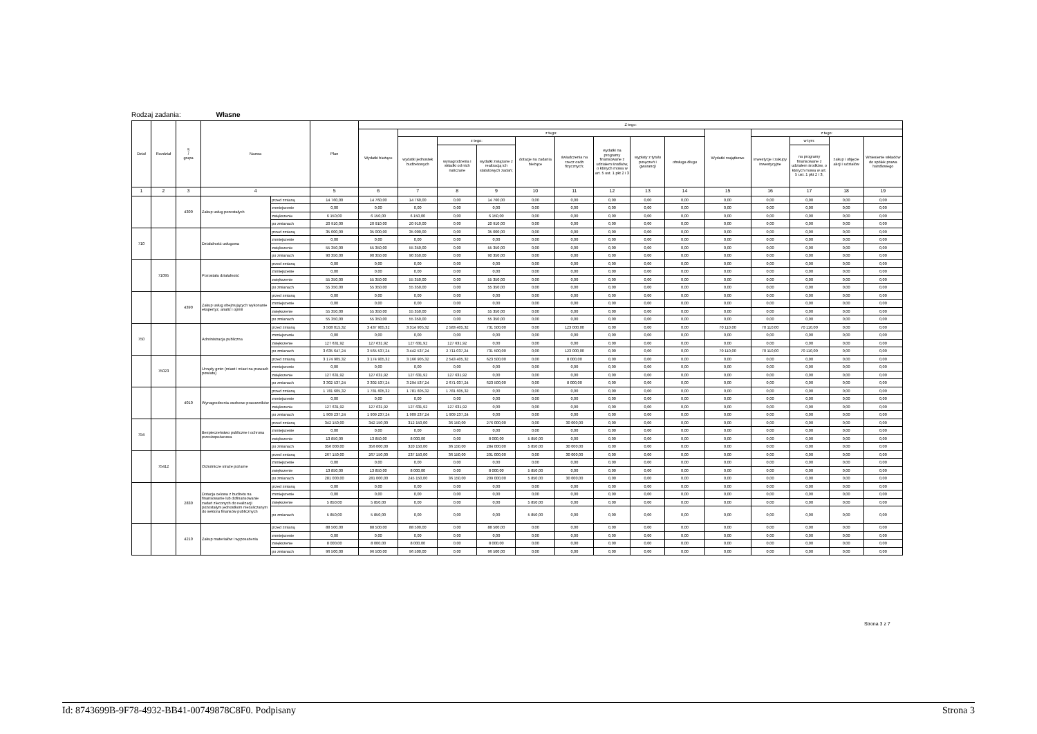Rodzaj zadania: Własne
| Dział | Rozdział | § / grupa | Nazwa | | Plan | Z tego: | | | | | | | | | | | | | |
| --- | --- | --- | --- | --- | --- | --- | --- | --- | --- | --- | --- | --- | --- | --- | --- | --- | --- | --- | --- |
| | | | | | | Wydatki bieżące | z tego: | | | | | | | | Wydatki majątkowe | z tego: | | | |
| | | | | | | | wydatki jednostek budżetowych | z tego: | | dotacje na zadania bieżące | świadczenia na rzecz osób fizycznych; | wydatki na programy finansowane z udziałem środków, o których mowa w art. 5 ust. 1 pkt 2 i 3 | wypłaty z tytułu poręczeń i gwarancji | obsługa długu | | inwestycje i zakupy inwestycyjne | w tym: | zakup i objęcie akcji i udziałów | Wniesienie wkładów do spółek prawa handlowego |
| | | | | | | | | wynagrodzenia i składki od nich naliczane | wydatki związane z realizacją ich statutowych zadań; | | | | | | | | na programy finansowane z udziałem środków, o których mowa w art. 5 ust. 1 pkt 2 i 3, | | |
| 1 | 2 | 3 | 4 | | 5 | 6 | 7 | 8 | 9 | 10 | 11 | 12 | 13 | 14 | 15 | 16 | 17 | 18 | 19 |
| | | 4300 | Zakup usług pozostałych | przed zmianą | 14 760,00 | 14 760,00 | 14 760,00 | 0,00 | 14 760,00 | 0,00 | 0,00 | 0,00 | 0,00 | 0,00 | 0,00 | 0,00 | 0,00 | 0,00 | 0,00 |
| | | | | zmniejszenie | 0,00 | 0,00 | 0,00 | 0,00 | 0,00 | 0,00 | 0,00 | 0,00 | 0,00 | 0,00 | 0,00 | 0,00 | 0,00 | 0,00 | 0,00 |
| | | | | zwiększenie | 6 150,00 | 6 150,00 | 6 150,00 | 0,00 | 6 150,00 | 0,00 | 0,00 | 0,00 | 0,00 | 0,00 | 0,00 | 0,00 | 0,00 | 0,00 | 0,00 |
| | | | | po zmianach | 20 910,00 | 20 910,00 | 20 910,00 | 0,00 | 20 910,00 | 0,00 | 0,00 | 0,00 | 0,00 | 0,00 | 0,00 | 0,00 | 0,00 | 0,00 | 0,00 |
| 710 | | | Działalność usługowa | przed zmianą | 35 000,00 | 35 000,00 | 35 000,00 | 0,00 | 35 000,00 | 0,00 | 0,00 | 0,00 | 0,00 | 0,00 | 0,00 | 0,00 | 0,00 | 0,00 | 0,00 |
| | | | | zmniejszenie | 0,00 | 0,00 | 0,00 | 0,00 | 0,00 | 0,00 | 0,00 | 0,00 | 0,00 | 0,00 | 0,00 | 0,00 | 0,00 | 0,00 | 0,00 |
| | | | | zwiększenie | 55 350,00 | 55 350,00 | 55 350,00 | 0,00 | 55 350,00 | 0,00 | 0,00 | 0,00 | 0,00 | 0,00 | 0,00 | 0,00 | 0,00 | 0,00 | 0,00 |
| | | | | po zmianach | 90 350,00 | 90 350,00 | 90 350,00 | 0,00 | 90 350,00 | 0,00 | 0,00 | 0,00 | 0,00 | 0,00 | 0,00 | 0,00 | 0,00 | 0,00 | 0,00 |
| | 71095 | | Pozostała działalność | przed zmianą | 0,00 | 0,00 | 0,00 | 0,00 | 0,00 | 0,00 | 0,00 | 0,00 | 0,00 | 0,00 | 0,00 | 0,00 | 0,00 | 0,00 | 0,00 |
| | | | | zmniejszenie | 0,00 | 0,00 | 0,00 | 0,00 | 0,00 | 0,00 | 0,00 | 0,00 | 0,00 | 0,00 | 0,00 | 0,00 | 0,00 | 0,00 | 0,00 |
| | | | | zwiększenie | 55 350,00 | 55 350,00 | 55 350,00 | 0,00 | 55 350,00 | 0,00 | 0,00 | 0,00 | 0,00 | 0,00 | 0,00 | 0,00 | 0,00 | 0,00 | 0,00 |
| | | | | po zmianach | 55 350,00 | 55 350,00 | 55 350,00 | 0,00 | 55 350,00 | 0,00 | 0,00 | 0,00 | 0,00 | 0,00 | 0,00 | 0,00 | 0,00 | 0,00 | 0,00 |
| | | 4390 | Zakup usług obejmujących wykonanie ekspertyz, analiz i opinii | przed zmianą | 0,00 | 0,00 | 0,00 | 0,00 | 0,00 | 0,00 | 0,00 | 0,00 | 0,00 | 0,00 | 0,00 | 0,00 | 0,00 | 0,00 | 0,00 |
| | | | | zmniejszenie | 0,00 | 0,00 | 0,00 | 0,00 | 0,00 | 0,00 | 0,00 | 0,00 | 0,00 | 0,00 | 0,00 | 0,00 | 0,00 | 0,00 | 0,00 |
| | | | | zwiększenie | 55 350,00 | 55 350,00 | 55 350,00 | 0,00 | 55 350,00 | 0,00 | 0,00 | 0,00 | 0,00 | 0,00 | 0,00 | 0,00 | 0,00 | 0,00 | 0,00 |
| | | | | po zmianach | 55 350,00 | 55 350,00 | 55 350,00 | 0,00 | 55 350,00 | 0,00 | 0,00 | 0,00 | 0,00 | 0,00 | 0,00 | 0,00 | 0,00 | 0,00 | 0,00 |
| 750 | | | Administracja publiczna | przed zmianą | 3 508 015,32 | 3 437 905,32 | 3 314 905,32 | 2 583 405,32 | 731 500,00 | 0,00 | 123 000,00 | 0,00 | 0,00 | 0,00 | 70 110,00 | 70 110,00 | 70 110,00 | 0,00 | 0,00 |
| | | | | zmniejszenie | 0,00 | 0,00 | 0,00 | 0,00 | 0,00 | 0,00 | 0,00 | 0,00 | 0,00 | 0,00 | 0,00 | 0,00 | 0,00 | 0,00 | 0,00 |
| | | | | zwiększenie | 127 631,92 | 127 631,92 | 127 631,92 | 127 631,92 | 0,00 | 0,00 | 0,00 | 0,00 | 0,00 | 0,00 | 0,00 | 0,00 | 0,00 | 0,00 | 0,00 |
| | | | | po zmianach | 3 635 647,24 | 3 565 537,24 | 3 442 537,24 | 2 711 037,24 | 731 500,00 | 0,00 | 123 000,00 | 0,00 | 0,00 | 0,00 | 70 110,00 | 70 110,00 | 70 110,00 | 0,00 | 0,00 |
| | 75023 | | Urzędy gmin (miast i miast na prawach powiatu) | przed zmianą | 3 174 905,32 | 3 174 905,32 | 3 166 905,32 | 2 543 405,32 | 623 500,00 | 0,00 | 8 000,00 | 0,00 | 0,00 | 0,00 | 0,00 | 0,00 | 0,00 | 0,00 | 0,00 |
| | | | | zmniejszenie | 0,00 | 0,00 | 0,00 | 0,00 | 0,00 | 0,00 | 0,00 | 0,00 | 0,00 | 0,00 | 0,00 | 0,00 | 0,00 | 0,00 | 0,00 |
| | | | | zwiększenie | 127 631,92 | 127 631,92 | 127 631,92 | 127 631,92 | 0,00 | 0,00 | 0,00 | 0,00 | 0,00 | 0,00 | 0,00 | 0,00 | 0,00 | 0,00 | 0,00 |
| | | | | po zmianach | 3 302 537,24 | 3 302 537,24 | 3 294 537,24 | 2 671 037,24 | 623 500,00 | 0,00 | 8 000,00 | 0,00 | 0,00 | 0,00 | 0,00 | 0,00 | 0,00 | 0,00 | 0,00 |
| | | 4010 | Wynagrodzenia osobowe pracowników | przed zmianą | 1 781 605,32 | 1 781 605,32 | 1 781 605,32 | 1 781 605,32 | 0,00 | 0,00 | 0,00 | 0,00 | 0,00 | 0,00 | 0,00 | 0,00 | 0,00 | 0,00 | 0,00 |
| | | | | zmniejszenie | 0,00 | 0,00 | 0,00 | 0,00 | 0,00 | 0,00 | 0,00 | 0,00 | 0,00 | 0,00 | 0,00 | 0,00 | 0,00 | 0,00 | 0,00 |
| | | | | zwiększenie | 127 631,92 | 127 631,92 | 127 631,92 | 127 631,92 | 0,00 | 0,00 | 0,00 | 0,00 | 0,00 | 0,00 | 0,00 | 0,00 | 0,00 | 0,00 | 0,00 |
| | | | | po zmianach | 1 909 237,24 | 1 909 237,24 | 1 909 237,24 | 1 909 237,24 | 0,00 | 0,00 | 0,00 | 0,00 | 0,00 | 0,00 | 0,00 | 0,00 | 0,00 | 0,00 | 0,00 |
| 754 | | | Bezpieczeństwo publiczne i ochrona przeciwpożarowa | przed zmianą | 342 150,00 | 342 150,00 | 312 150,00 | 36 150,00 | 276 000,00 | 0,00 | 30 000,00 | 0,00 | 0,00 | 0,00 | 0,00 | 0,00 | 0,00 | 0,00 | 0,00 |
| | | | | zmniejszenie | 0,00 | 0,00 | 0,00 | 0,00 | 0,00 | 0,00 | 0,00 | 0,00 | 0,00 | 0,00 | 0,00 | 0,00 | 0,00 | 0,00 | 0,00 |
| | | | | zwiększenie | 13 850,00 | 13 850,00 | 8 000,00 | 0,00 | 8 000,00 | 5 850,00 | 0,00 | 0,00 | 0,00 | 0,00 | 0,00 | 0,00 | 0,00 | 0,00 | 0,00 |
| | | | | po zmianach | 356 000,00 | 356 000,00 | 320 150,00 | 36 150,00 | 284 000,00 | 5 850,00 | 30 000,00 | 0,00 | 0,00 | 0,00 | 0,00 | 0,00 | 0,00 | 0,00 | 0,00 |
| | 75412 | | Ochotnicze straże pożarne | przed zmianą | 267 150,00 | 267 150,00 | 237 150,00 | 36 150,00 | 201 000,00 | 0,00 | 30 000,00 | 0,00 | 0,00 | 0,00 | 0,00 | 0,00 | 0,00 | 0,00 | 0,00 |
| | | | | zmniejszenie | 0,00 | 0,00 | 0,00 | 0,00 | 0,00 | 0,00 | 0,00 | 0,00 | 0,00 | 0,00 | 0,00 | 0,00 | 0,00 | 0,00 | 0,00 |
| | | | | zwiększenie | 13 850,00 | 13 850,00 | 8 000,00 | 0,00 | 8 000,00 | 5 850,00 | 0,00 | 0,00 | 0,00 | 0,00 | 0,00 | 0,00 | 0,00 | 0,00 | 0,00 |
| | | | | po zmianach | 281 000,00 | 281 000,00 | 245 150,00 | 36 150,00 | 209 000,00 | 5 850,00 | 30 000,00 | 0,00 | 0,00 | 0,00 | 0,00 | 0,00 | 0,00 | 0,00 | 0,00 |
| | | 2830 | Dotacja celowa z budżetu na finansowanie lub dofinansowanie zadań zleconych do realizacji pozostałym jednostkom niezaliczanym do sektora finansów publicznych | przed zmianą | 0,00 | 0,00 | 0,00 | 0,00 | 0,00 | 0,00 | 0,00 | 0,00 | 0,00 | 0,00 | 0,00 | 0,00 | 0,00 | 0,00 | 0,00 |
| | | | | zmniejszenie | 0,00 | 0,00 | 0,00 | 0,00 | 0,00 | 0,00 | 0,00 | 0,00 | 0,00 | 0,00 | 0,00 | 0,00 | 0,00 | 0,00 | 0,00 |
| | | | | zwiększenie | 5 850,00 | 5 850,00 | 0,00 | 0,00 | 0,00 | 5 850,00 | 0,00 | 0,00 | 0,00 | 0,00 | 0,00 | 0,00 | 0,00 | 0,00 | 0,00 |
| | | | | po zmianach | 5 850,00 | 5 850,00 | 0,00 | 0,00 | 0,00 | 5 850,00 | 0,00 | 0,00 | 0,00 | 0,00 | 0,00 | 0,00 | 0,00 | 0,00 | 0,00 |
| | | 4210 | Zakup materiałów i wyposażenia | przed zmianą | 88 500,00 | 88 500,00 | 88 500,00 | 0,00 | 88 500,00 | 0,00 | 0,00 | 0,00 | 0,00 | 0,00 | 0,00 | 0,00 | 0,00 | 0,00 | 0,00 |
| | | | | zmniejszenie | 0,00 | 0,00 | 0,00 | 0,00 | 0,00 | 0,00 | 0,00 | 0,00 | 0,00 | 0,00 | 0,00 | 0,00 | 0,00 | 0,00 | 0,00 |
| | | | | zwiększenie | 8 000,00 | 8 000,00 | 8 000,00 | 0,00 | 8 000,00 | 0,00 | 0,00 | 0,00 | 0,00 | 0,00 | 0,00 | 0,00 | 0,00 | 0,00 | 0,00 |
| | | | | po zmianach | 96 500,00 | 96 500,00 | 96 500,00 | 0,00 | 96 500,00 | 0,00 | 0,00 | 0,00 | 0,00 | 0,00 | 0,00 | 0,00 | 0,00 | 0,00 | 0,00 |
Strona 3 z 7
Id: 8743699B-9F78-4932-BB41-00749878C8F0. Podpisany Strona 3